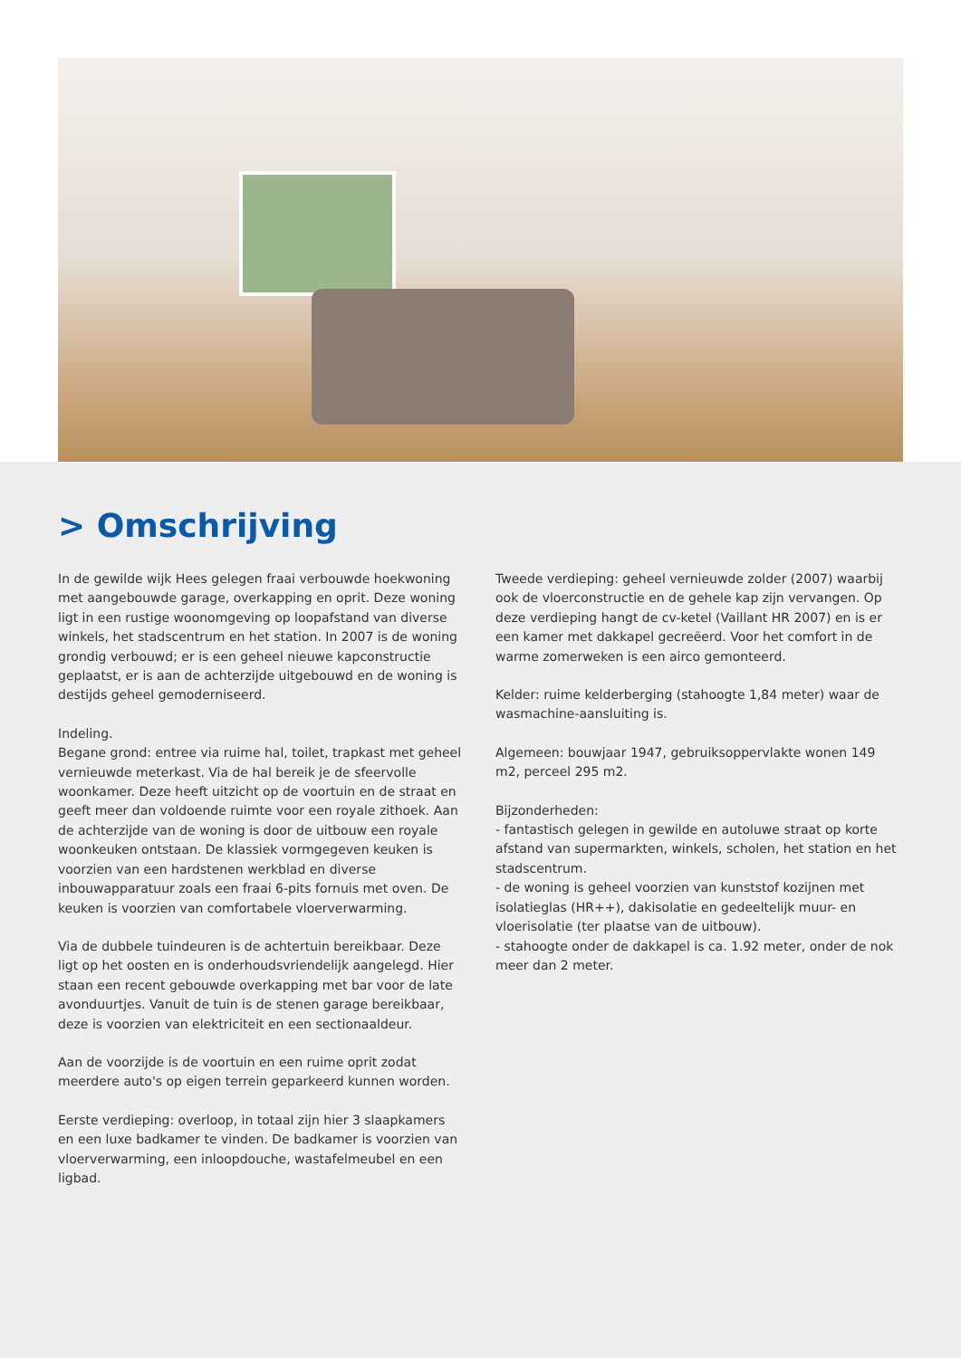> Omschrijving
In de gewilde wijk Hees gelegen fraai verbouwde hoekwoning met aangebouwde garage, overkapping en oprit. Deze woning ligt in een rustige woonomgeving op loopafstand van diverse winkels, het stadscentrum en het station. In 2007 is de woning grondig verbouwd; er is een geheel nieuwe kapconstructie geplaatst, er is aan de achterzijde uitgebouwd en de woning is destijds geheel gemoderniseerd.
Indeling.
Begane grond: entree via ruime hal, toilet, trapkast met geheel vernieuwde meterkast. Via de hal bereik je de sfeervolle woonkamer. Deze heeft uitzicht op de voortuin en de straat en geeft meer dan voldoende ruimte voor een royale zithoek. Aan de achterzijde van de woning is door de uitbouw een royale woonkeuken ontstaan. De klassiek vormgegeven keuken is voorzien van een hardstenen werkblad en diverse inbouwapparatuur zoals een fraai 6-pits fornuis met oven. De keuken is voorzien van comfortabele vloerverwarming.
Via de dubbele tuindeuren is de achtertuin bereikbaar. Deze ligt op het oosten en is onderhoudsvriendelijk aangelegd. Hier staan een recent gebouwde overkapping met bar voor de late avonduurtjes. Vanuit de tuin is de stenen garage bereikbaar, deze is voorzien van elektriciteit en een sectionaaldeur.
Aan de voorzijde is de voortuin en een ruime oprit zodat meerdere auto's op eigen terrein geparkeerd kunnen worden.
Eerste verdieping: overloop, in totaal zijn hier 3 slaapkamers en een luxe badkamer te vinden. De badkamer is voorzien van vloerverwarming, een inloopdouche, wastafelmeubel en een ligbad.
Tweede verdieping: geheel vernieuwde zolder (2007) waarbij ook de vloerconstructie en de gehele kap zijn vervangen. Op deze verdieping hangt de cv-ketel (Vaillant HR 2007) en is er een kamer met dakkapel gecreëerd. Voor het comfort in de warme zomerweken is een airco gemonteerd.
Kelder: ruime kelderberging (stahoogte 1,84 meter) waar de wasmachine-aansluiting is.
Algemeen: bouwjaar 1947, gebruiksoppervlakte wonen 149 m2, perceel 295 m2.
Bijzonderheden:
- fantastisch gelegen in gewilde en autoluwe straat op korte afstand van supermarkten, winkels, scholen, het station en het stadscentrum.
- de woning is geheel voorzien van kunststof kozijnen met isolatieglas (HR++), dakisolatie en gedeeltelijk muur- en vloerisolatie (ter plaatse van de uitbouw).
- stahoogte onder de dakkapel is ca. 1.92 meter, onder de nok meer dan 2 meter.